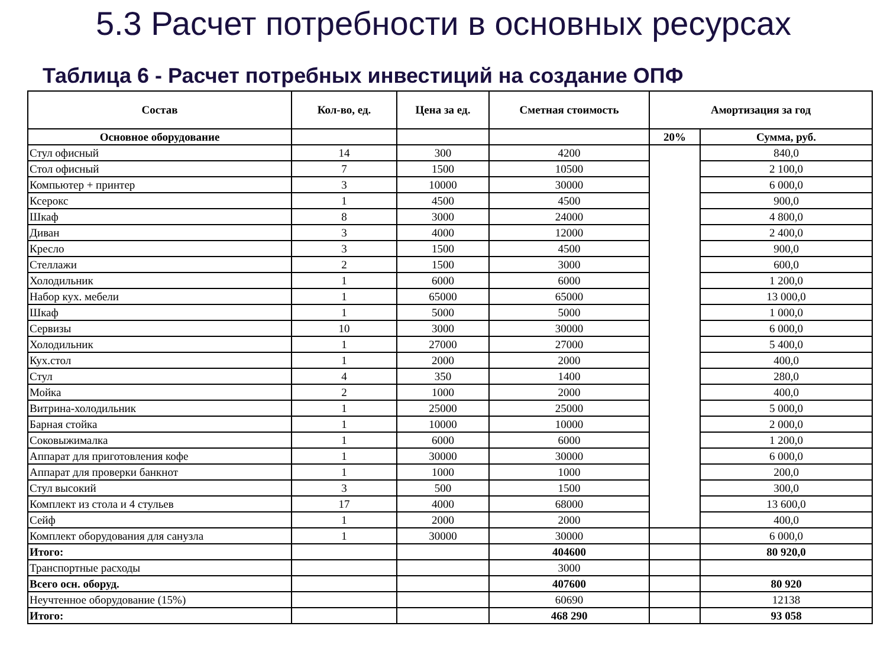5.3 Расчет потребности в основных ресурсах
Таблица 6 - Расчет потребных инвестиций на создание ОПФ
| Состав | Кол-во, ед. | Цена за ед. | Сметная стоимость | Амортизация за год | |
| --- | --- | --- | --- | --- | --- |
| Основное оборудование | | | | 20% | Сумма, руб. |
| Стул офисный | 14 | 300 | 4200 | | 840,0 |
| Стол офисный | 7 | 1500 | 10500 | | 2 100,0 |
| Компьютер + принтер | 3 | 10000 | 30000 | | 6 000,0 |
| Ксерокс | 1 | 4500 | 4500 | | 900,0 |
| Шкаф | 8 | 3000 | 24000 | | 4 800,0 |
| Диван | 3 | 4000 | 12000 | | 2 400,0 |
| Кресло | 3 | 1500 | 4500 | | 900,0 |
| Стеллажи | 2 | 1500 | 3000 | | 600,0 |
| Холодильник | 1 | 6000 | 6000 | | 1 200,0 |
| Набор кух. мебели | 1 | 65000 | 65000 | | 13 000,0 |
| Шкаф | 1 | 5000 | 5000 | | 1 000,0 |
| Сервизы | 10 | 3000 | 30000 | | 6 000,0 |
| Холодильник | 1 | 27000 | 27000 | | 5 400,0 |
| Кух.стол | 1 | 2000 | 2000 | | 400,0 |
| Стул | 4 | 350 | 1400 | | 280,0 |
| Мойка | 2 | 1000 | 2000 | | 400,0 |
| Витрина-холодильник | 1 | 25000 | 25000 | | 5 000,0 |
| Барная стойка | 1 | 10000 | 10000 | | 2 000,0 |
| Соковыжималка | 1 | 6000 | 6000 | | 1 200,0 |
| Аппарат для приготовления кофе | 1 | 30000 | 30000 | | 6 000,0 |
| Аппарат для проверки банкнот | 1 | 1000 | 1000 | | 200,0 |
| Стул высокий | 3 | 500 | 1500 | | 300,0 |
| Комплект из стола и 4 стульев | 17 | 4000 | 68000 | | 13 600,0 |
| Сейф | 1 | 2000 | 2000 | | 400,0 |
| Комплект оборудования для санузла | 1 | 30000 | 30000 | | 6 000,0 |
| Итого: | | | 404600 | | 80 920,0 |
| Транспортные расходы | | | 3000 | | |
| Всего осн. оборуд. | | | 407600 | | 80 920 |
| Неучтенное оборудование (15%) | | | 60690 | | 12138 |
| Итого: | | | 468 290 | | 93 058 |